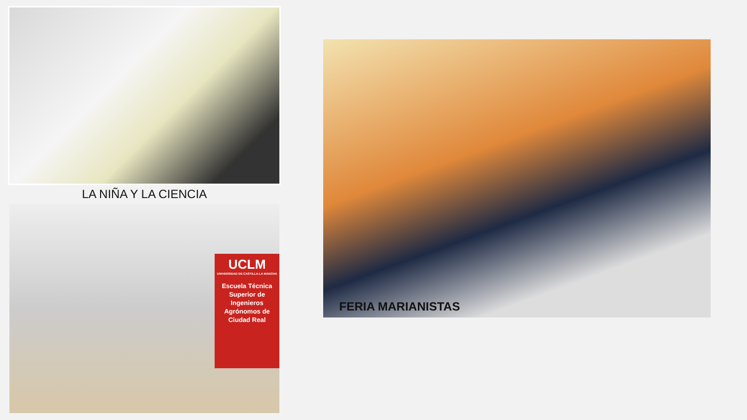LA NIÑA Y LA CIENCIA
UCLM
UNIVERSIDAD DE CASTILLA-LA MANCHA
Escuela Técnica Superior de Ingenieros Agrónomos de Ciudad Real
FERIA MARIANISTAS